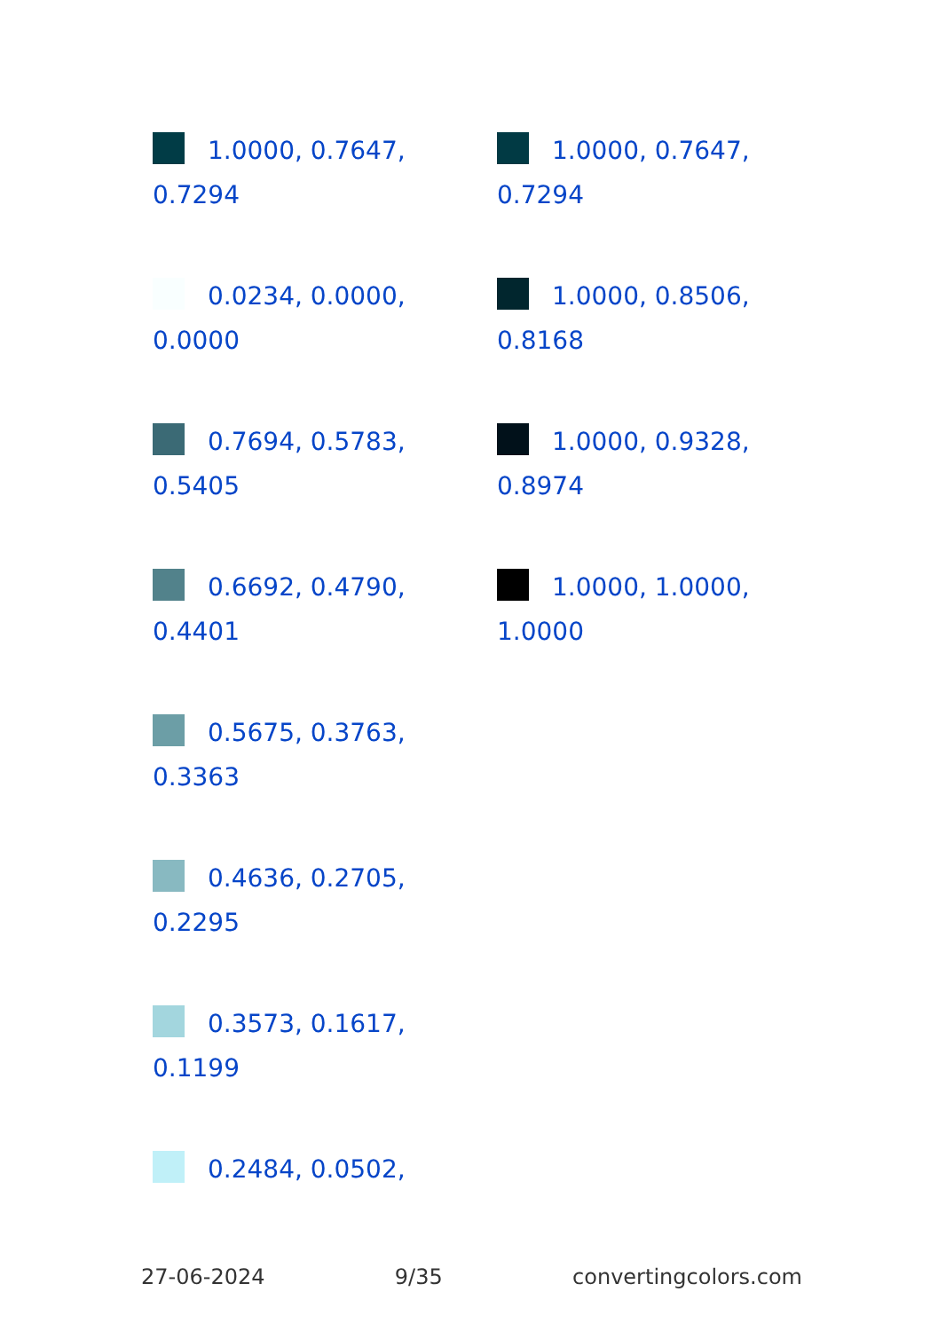1.0000, 0.7647, 0.7294
0.0234, 0.0000, 0.0000
0.7694, 0.5783, 0.5405
0.6692, 0.4790, 0.4401
0.5675, 0.3763, 0.3363
0.4636, 0.2705, 0.2295
0.3573, 0.1617, 0.1199
0.2484, 0.0502,
1.0000, 0.7647, 0.7294
1.0000, 0.8506, 0.8168
1.0000, 0.9328, 0.8974
1.0000, 1.0000, 1.0000
27-06-2024 9/35 convertingcolors.com